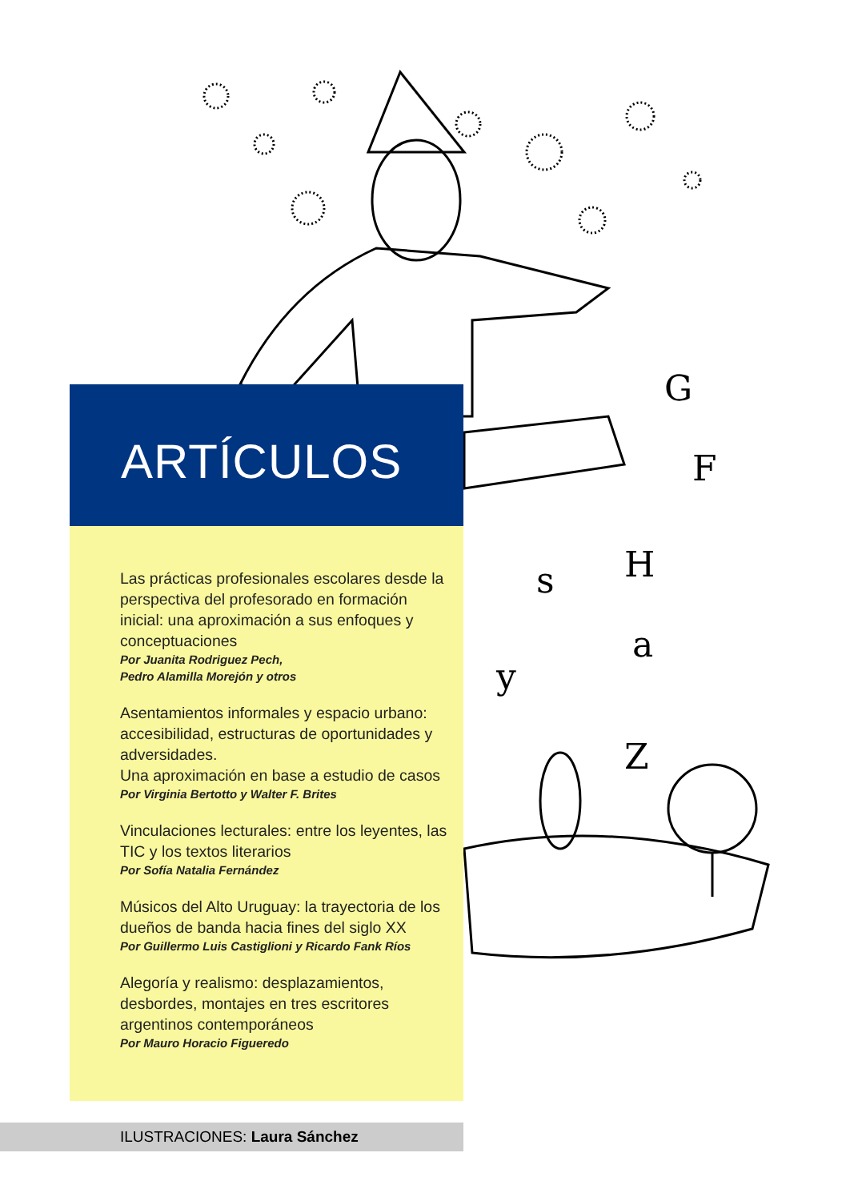G
F
H
s
a
y
Z
ARTÍCULOS
Las prácticas profesionales escolares desde la perspectiva del profesorado en formación inicial: una aproximación a sus enfoques y conceptuaciones
Por Juanita Rodriguez Pech,
Pedro Alamilla Morejón y otros
Asentamientos informales y espacio urbano: accesibilidad, estructuras de oportunidades y adversidades.
Una aproximación en base a estudio de casos
Por Virginia Bertotto y Walter F. Brites
Vinculaciones lecturales: entre los leyentes, las TIC y los textos literarios
Por Sofía Natalia Fernández
Músicos del Alto Uruguay: la trayectoria de los dueños de banda hacia fines del siglo XX
Por Guillermo Luis Castiglioni y Ricardo Fank Ríos
Alegoría y realismo: desplazamientos, desbordes, montajes en tres escritores argentinos contemporáneos
Por Mauro Horacio Figueredo
ILUSTRACIONES: Laura Sánchez